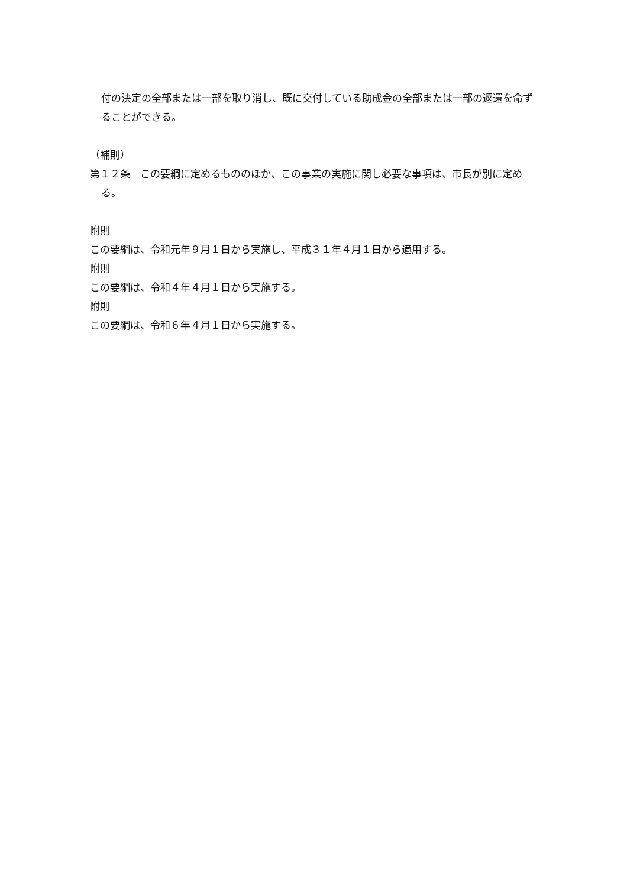付の決定の全部または一部を取り消し、既に交付している助成金の全部または一部の返還を命ずることができる。
（補則）
第１２条　この要綱に定めるもののほか、この事業の実施に関し必要な事項は、市長が別に定める。
附則
この要綱は、令和元年９月１日から実施し、平成３１年４月１日から適用する。
附則
この要綱は、令和４年４月１日から実施する。
附則
この要綱は、令和６年４月１日から実施する。